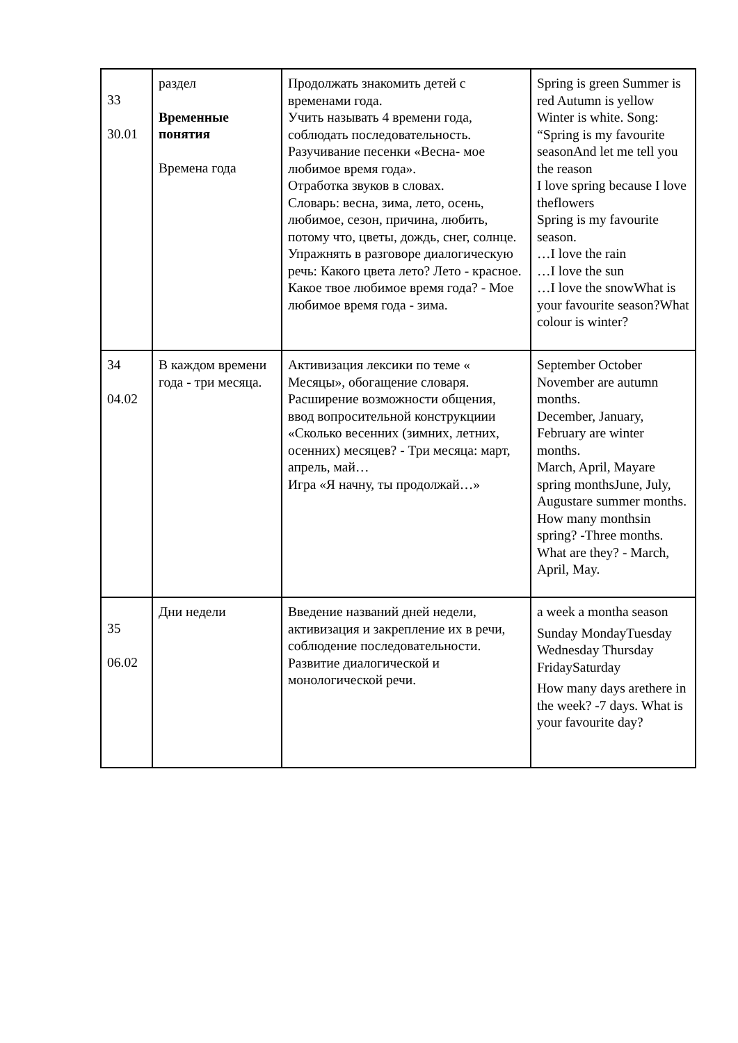| 33 30.01 | раздел Временные понятия Времена года | Продолжать знакомить детей с временами года. Учить называть 4 времени года, соблюдать последовательность. Разучивание песенки «Весна- мое любимое время года». Отработка звуков в словах. Словарь: весна, зима, лето, осень, любимое, сезон, причина, любить, потому что, цветы, дождь, снег, солнце. Упражнять в разговоре диалогическую речь: Какого цвета лето? Лето - красное. Какое твое любимое время года? - Мое любимое время года - зима. | Spring is green Summer is red Autumn is yellow Winter is white. Song: “Spring is my favourite seasonAnd let me tell you the reason I love spring because I love theflowers Spring is my favourite season. …I love the rain …I love the sun …I love the snowWhat is your favourite season?What colour is winter? |
| 34 04.02 | В каждом времени года - три месяца. | Активизация лексики по теме « Месяцы», обогащение словаря. Расширение возможности общения, ввод вопросительной конструкциии «Сколько весенних (зимних, летних, осенних) месяцев? - Три месяца: март, апрель, май… Игра «Я начну, ты продолжай…» | September October November are autumn months. December, January, February are winter months. March, April, Mayare spring monthsJune, July, Augustare summer months. How many monthsin spring? -Three months. What are they? - March, April, May. |
| 35 06.02 | Дни недели | Введение названий дней недели, активизация и закрепление их в речи, соблюдение последовательности. Развитие диалогической и монологической речи. | a week a montha season Sunday MondayTuesday Wednesday Thursday FridaySaturday How many days arethere in the week? -7 days. What is your favourite day? |